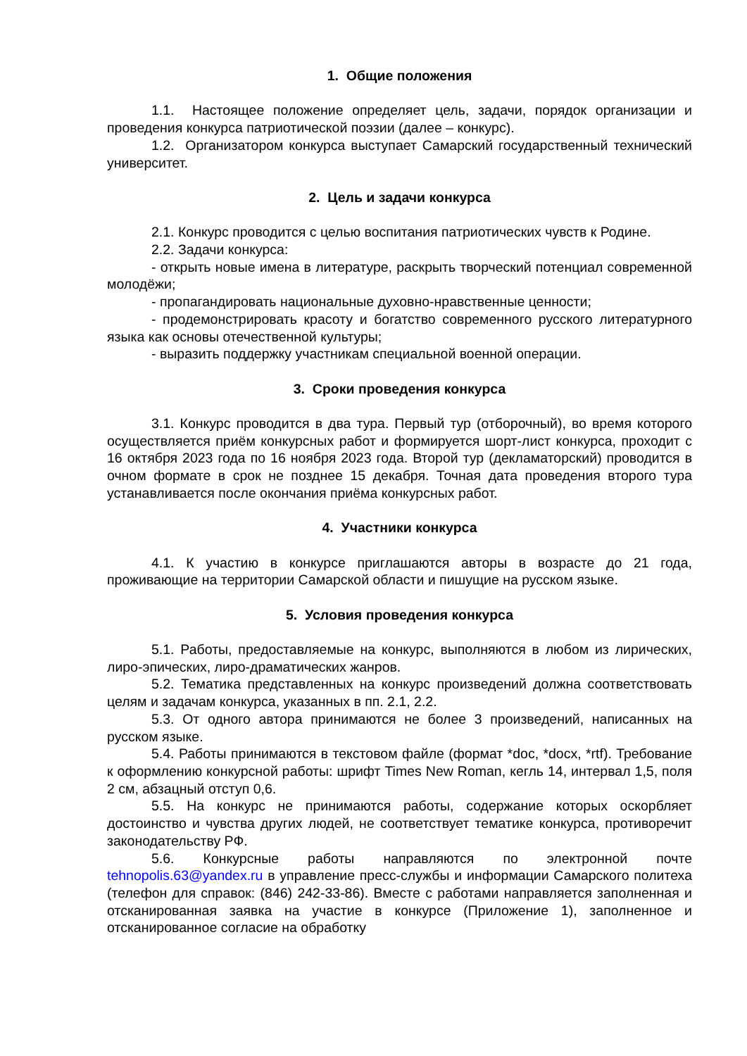1. Общие положения
1.1. Настоящее положение определяет цель, задачи, порядок организации и проведения конкурса патриотической поэзии (далее – конкурс).
1.2. Организатором конкурса выступает Самарский государственный технический университет.
2. Цель и задачи конкурса
2.1. Конкурс проводится с целью воспитания патриотических чувств к Родине.
2.2. Задачи конкурса:
- открыть новые имена в литературе, раскрыть творческий потенциал современной молодёжи;
- пропагандировать национальные духовно-нравственные ценности;
- продемонстрировать красоту и богатство современного русского литературного языка как основы отечественной культуры;
- выразить поддержку участникам специальной военной операции.
3. Сроки проведения конкурса
3.1. Конкурс проводится в два тура. Первый тур (отборочный), во время которого осуществляется приём конкурсных работ и формируется шорт-лист конкурса, проходит с 16 октября 2023 года по 16 ноября 2023 года. Второй тур (декламаторский) проводится в очном формате в срок не позднее 15 декабря. Точная дата проведения второго тура устанавливается после окончания приёма конкурсных работ.
4. Участники конкурса
4.1. К участию в конкурсе приглашаются авторы в возрасте до 21 года, проживающие на территории Самарской области и пишущие на русском языке.
5. Условия проведения конкурса
5.1. Работы, предоставляемые на конкурс, выполняются в любом из лирических, лиро-эпических, лиро-драматических жанров.
5.2. Тематика представленных на конкурс произведений должна соответствовать целям и задачам конкурса, указанных в пп. 2.1, 2.2.
5.3. От одного автора принимаются не более 3 произведений, написанных на русском языке.
5.4. Работы принимаются в текстовом файле (формат *doc, *docx, *rtf). Требование к оформлению конкурсной работы: шрифт Times New Roman, кегль 14, интервал 1,5, поля 2 см, абзацный отступ 0,6.
5.5. На конкурс не принимаются работы, содержание которых оскорбляет достоинство и чувства других людей, не соответствует тематике конкурса, противоречит законодательству РФ.
5.6. Конкурсные работы направляются по электронной почте tehnopolis.63@yandex.ru в управление пресс-службы и информации Самарского политеха (телефон для справок: (846) 242-33-86). Вместе с работами направляется заполненная и отсканированная заявка на участие в конкурсе (Приложение 1), заполненное и отсканированное согласие на обработку